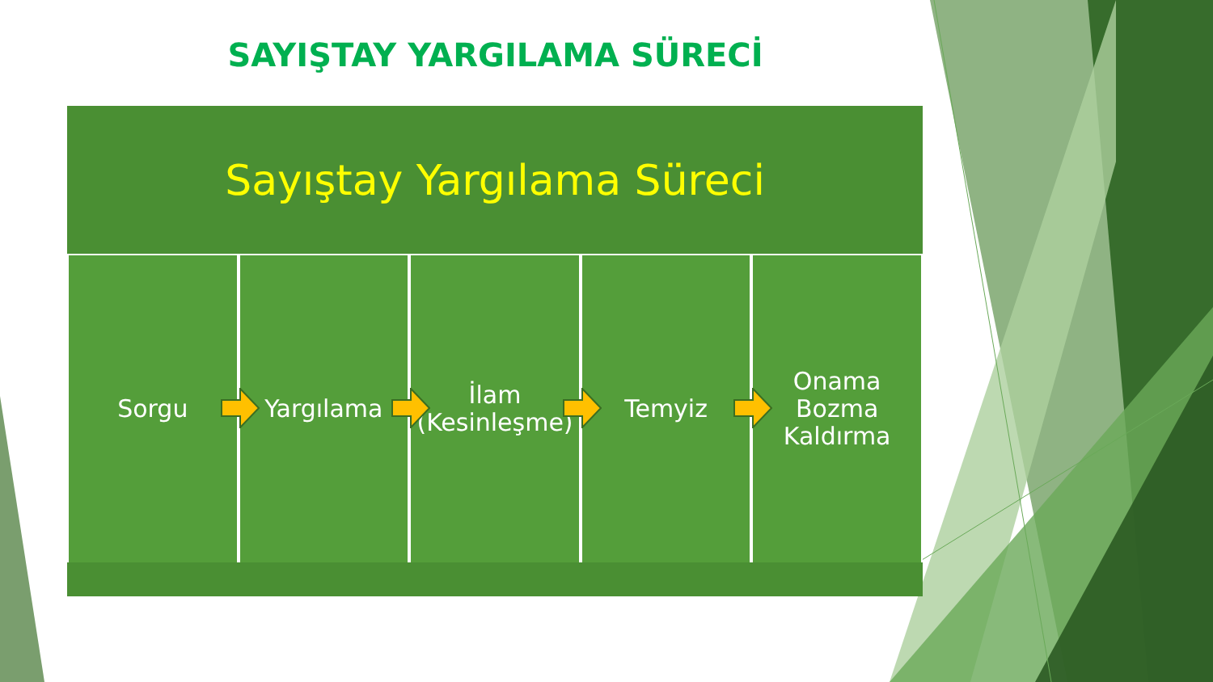SAYIŞTAY YARGILAMA SÜRECİ
Sayıştay Yargılama Süreci
Sorgu Yargılama İlam
(Kesinleşme)
Temyiz Onama
Bozma
Kaldırma